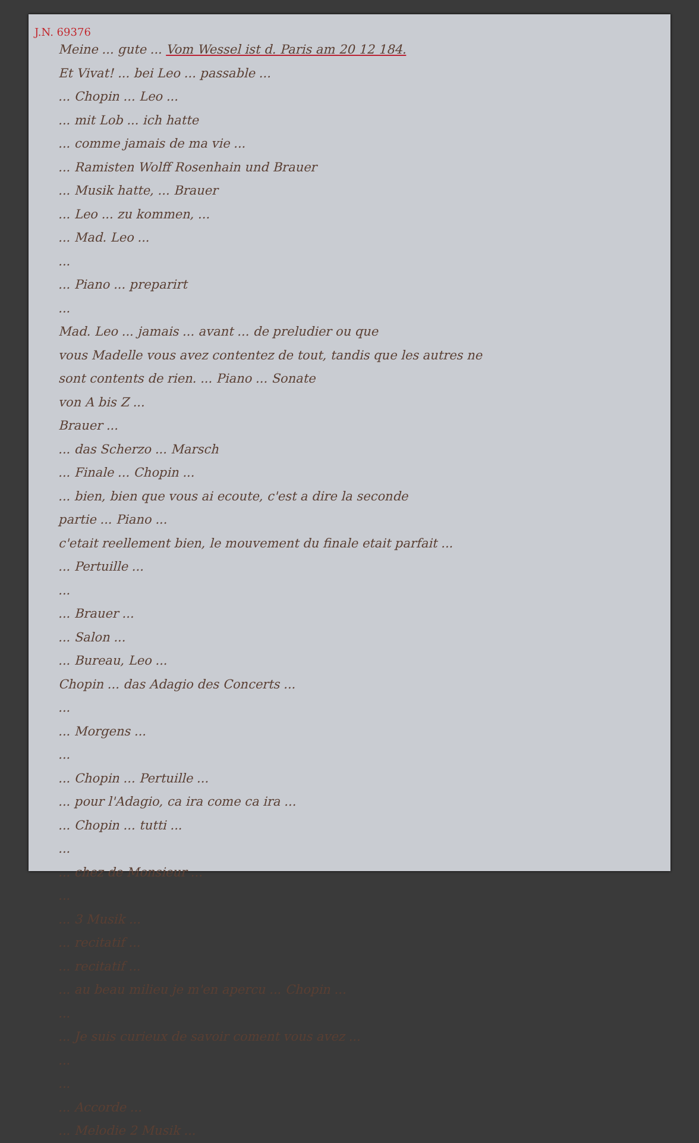J.N. 69376
Meine ... gute ... Vom Wessel ist d. Paris am 20 12 184.
Et Vivat! ... bei Leo ... passable ...
... Chopin ... Leo ...
... mit Lob ... ich hatte
... comme jamais de ma vie ...
... Ramisten Wolff Rosenhain und Brauer
... Musik hatte, ... Brauer
... Leo ... zu kommen, ...
... Mad. Leo ...
...
... Piano ... preparirt
...
Mad. Leo ... jamais ... avant ... de preludier ou que
vous Madelle vous avez contentez de tout, tandis que les autres ne
sont contents de rien. ... Piano ... Sonate
von A bis Z ...
Brauer ...
... das Scherzo ... Marsch
... Finale ... Chopin ...
... bien, bien que vous ai ecoute, c'est a dire la seconde
partie ... Piano ...
c'etait reellement bien, le mouvement du finale etait parfait ...
... Pertuille ...
...
... Brauer ...
... Salon ...
... Bureau, Leo ...
Chopin ... das Adagio des Concerts ...
...
... Morgens ...
...
... Chopin ... Pertuille ...
... pour l'Adagio, ca ira come ca ira ...
... Chopin ... tutti ...
...
... chez de Monsieur ...
...
... 3 Musik ...
... recitatif ...
... recitatif ...
... au beau milieu je m'en apercu ... Chopin ...
...
... Je suis curieux de savoir coment vous avez ...
...
...
... Accorde ...
... Melodie 2 Musik ...